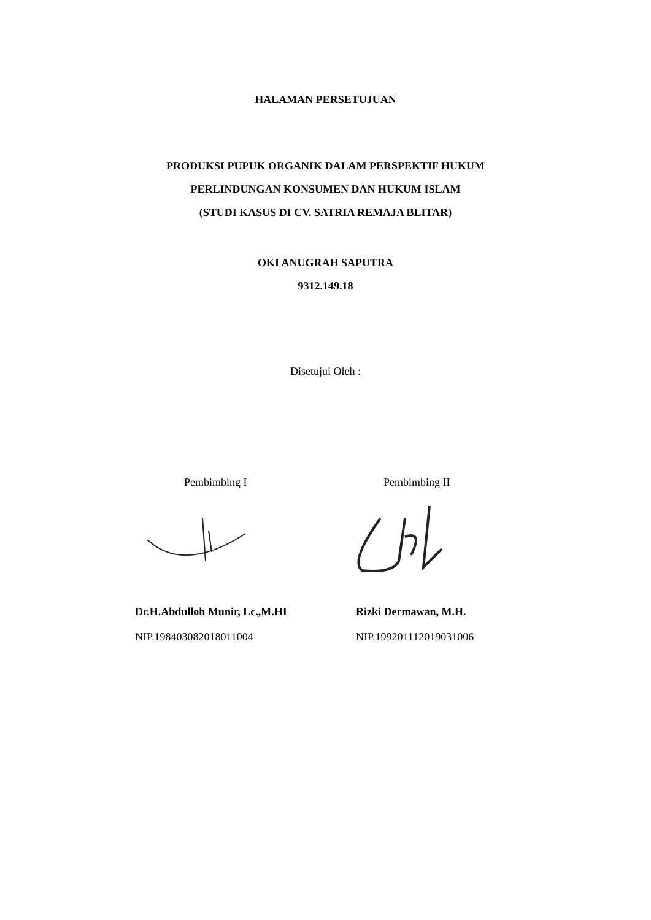HALAMAN PERSETUJUAN
PRODUKSI PUPUK ORGANIK DALAM PERSPEKTIF HUKUM
PERLINDUNGAN KONSUMEN DAN HUKUM ISLAM
(STUDI KASUS DI CV. SATRIA REMAJA BLITAR)
OKI ANUGRAH SAPUTRA
9312.149.18
Disetujui Oleh :
Pembimbing I Pembimbing II
Dr.H.Abdulloh Munir, Lc.,M.HI Rizki Dermawan, M.H.
NIP.198403082018011004 NIP.199201112019031006